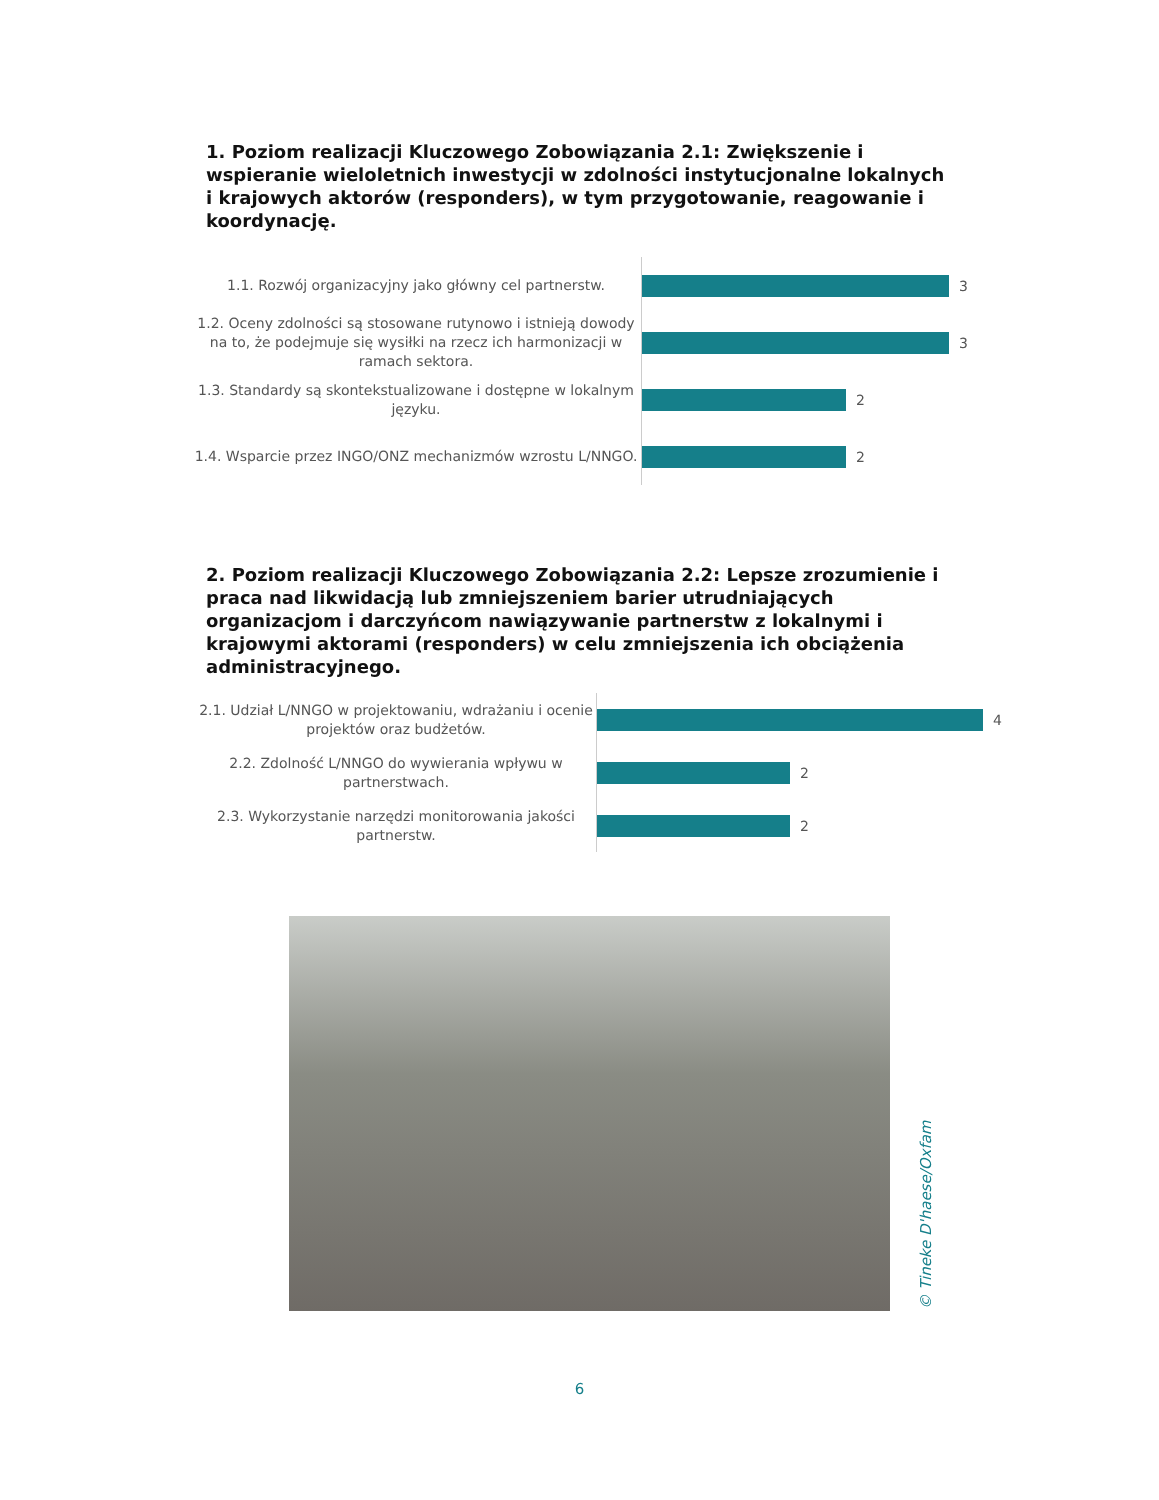1. Poziom realizacji Kluczowego Zobowiązania 2.1: Zwiększenie i wspieranie wieloletnich inwestycji w zdolności instytucjonalne lokalnych i krajowych aktorów (responders), w tym przygotowanie, reagowanie i koordynację.
1.1. Rozwój organizacyjny jako główny cel partnerstw.
3
1.2. Oceny zdolności są stosowane rutynowo i istnieją dowody na to, że podejmuje się wysiłki na rzecz ich harmonizacji w ramach sektora.
3
1.3. Standardy są skontekstualizowane i dostępne w lokalnym języku.
2
1.4. Wsparcie przez INGO/ONZ mechanizmów wzrostu L/NNGO.
2
2. Poziom realizacji Kluczowego Zobowiązania 2.2: Lepsze zrozumienie i praca nad likwidacją lub zmniejszeniem barier utrudniających organizacjom i darczyńcom nawiązywanie partnerstw z lokalnymi i krajowymi aktorami (responders) w celu zmniejszenia ich obciążenia administracyjnego.
2.1. Udział L/NNGO w projektowaniu, wdrażaniu i ocenie projektów oraz budżetów.
4
2.2. Zdolność L/NNGO do wywierania wpływu w partnerstwach.
2
2.3. Wykorzystanie narzędzi monitorowania jakości partnerstw.
2
© Tineke D'haese/Oxfam
6